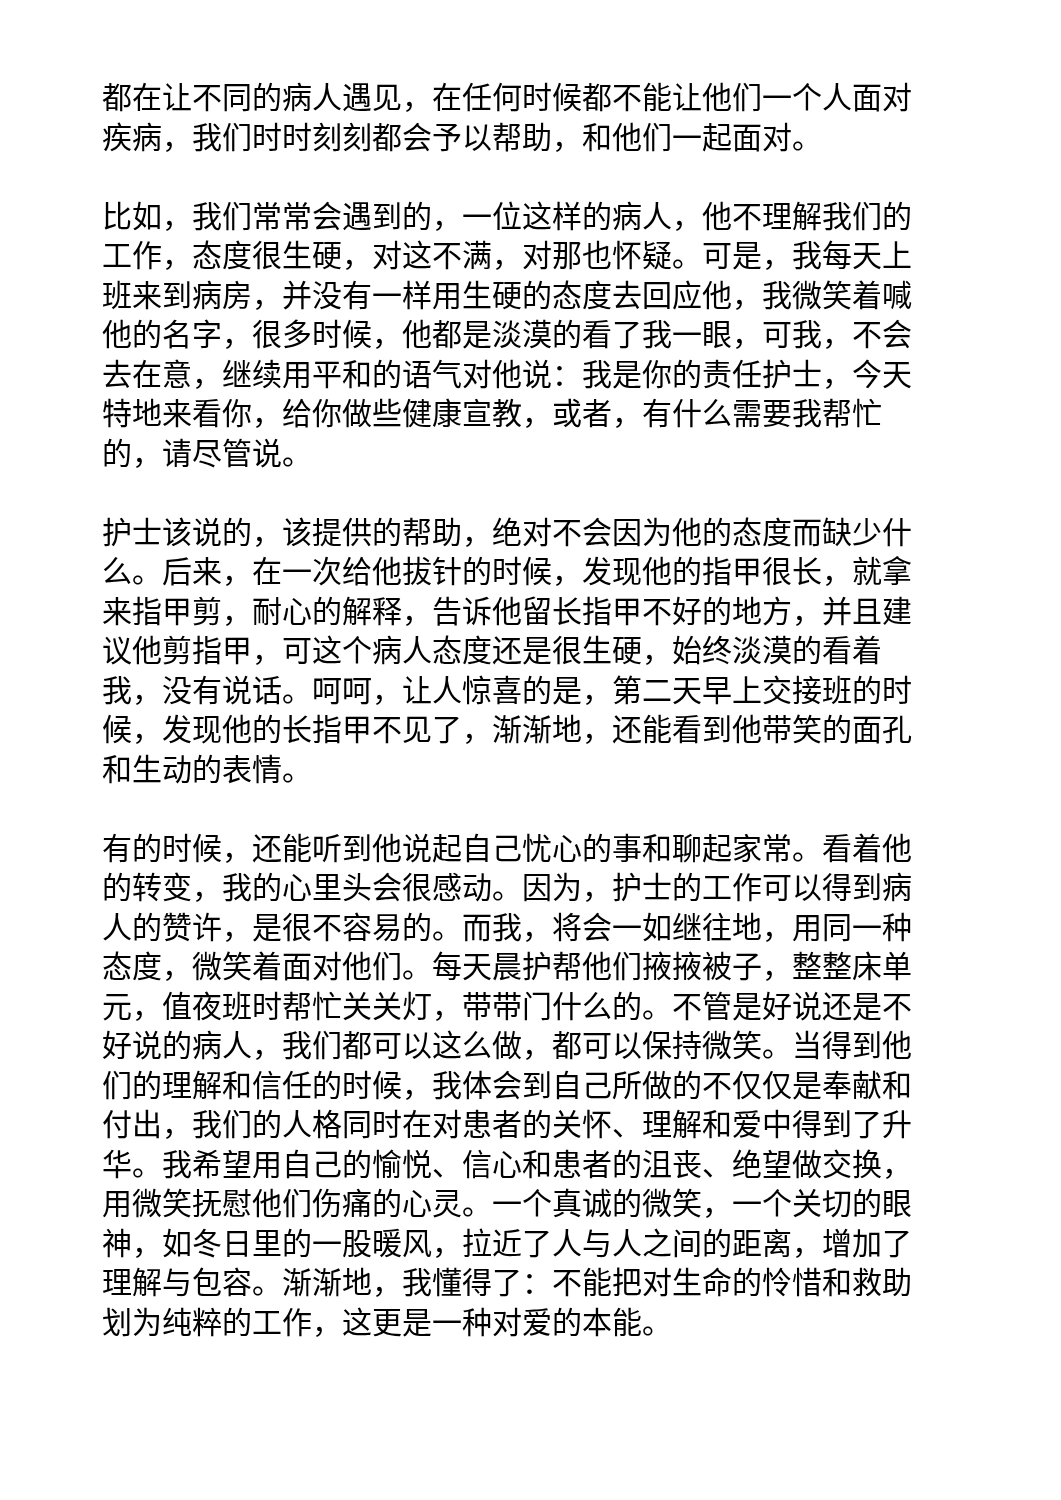都在让不同的病人遇见，在任何时候都不能让他们一个人面对疾病，我们时时刻刻都会予以帮助，和他们一起面对。
比如，我们常常会遇到的，一位这样的病人，他不理解我们的工作，态度很生硬，对这不满，对那也怀疑。可是，我每天上班来到病房，并没有一样用生硬的态度去回应他，我微笑着喊他的名字，很多时候，他都是淡漠的看了我一眼，可我，不会去在意，继续用平和的语气对他说：我是你的责任护士，今天特地来看你，给你做些健康宣教，或者，有什么需要我帮忙的，请尽管说。
护士该说的，该提供的帮助，绝对不会因为他的态度而缺少什么。后来，在一次给他拔针的时候，发现他的指甲很长，就拿来指甲剪，耐心的解释，告诉他留长指甲不好的地方，并且建议他剪指甲，可这个病人态度还是很生硬，始终淡漠的看着我，没有说话。呵呵，让人惊喜的是，第二天早上交接班的时候，发现他的长指甲不见了，渐渐地，还能看到他带笑的面孔和生动的表情。
有的时候，还能听到他说起自己忧心的事和聊起家常。看着他的转变，我的心里头会很感动。因为，护士的工作可以得到病人的赞许，是很不容易的。而我，将会一如继往地，用同一种态度，微笑着面对他们。每天晨护帮他们掖掖被子，整整床单元，值夜班时帮忙关关灯，带带门什么的。不管是好说还是不好说的病人，我们都可以这么做，都可以保持微笑。当得到他们的理解和信任的时候，我体会到自己所做的不仅仅是奉献和付出，我们的人格同时在对患者的关怀、理解和爱中得到了升华。我希望用自己的愉悦、信心和患者的沮丧、绝望做交换，用微笑抚慰他们伤痛的心灵。一个真诚的微笑，一个关切的眼神，如冬日里的一股暖风，拉近了人与人之间的距离，增加了理解与包容。渐渐地，我懂得了：不能把对生命的怜惜和救助划为纯粹的工作，这更是一种对爱的本能。